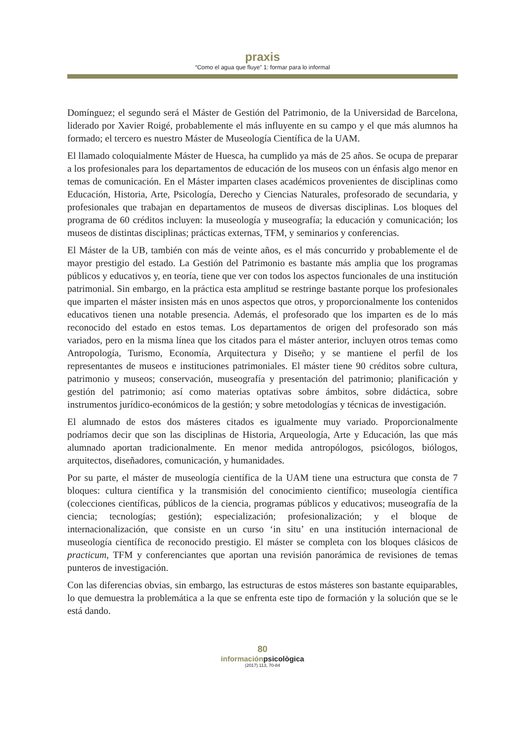praxis
“Como el agua que fluye” 1: formar para lo informal
Domínguez; el segundo será el Máster de Gestión del Patrimonio, de la Universidad de Barcelona, liderado por Xavier Roigé, probablemente el más influyente en su campo y el que más alumnos ha formado; el tercero es nuestro Máster de Museología Científica de la UAM.
El llamado coloquialmente Máster de Huesca, ha cumplido ya más de 25 años. Se ocupa de preparar a los profesionales para los departamentos de educación de los museos con un énfasis algo menor en temas de comunicación. En el Máster imparten clases académicos provenientes de disciplinas como Educación, Historia, Arte, Psicología, Derecho y Ciencias Naturales, profesorado de secundaria, y profesionales que trabajan en departamentos de museos de diversas disciplinas. Los bloques del programa de 60 créditos incluyen: la museología y museografía; la educación y comunicación; los museos de distintas disciplinas; prácticas externas, TFM, y seminarios y conferencias.
El Máster de la UB, también con más de veinte años, es el más concurrido y probablemente el de mayor prestigio del estado. La Gestión del Patrimonio es bastante más amplia que los programas públicos y educativos y, en teoría, tiene que ver con todos los aspectos funcionales de una institución patrimonial. Sin embargo, en la práctica esta amplitud se restringe bastante porque los profesionales que imparten el máster insisten más en unos aspectos que otros, y proporcionalmente los contenidos educativos tienen una notable presencia. Además, el profesorado que los imparten es de lo más reconocido del estado en estos temas. Los departamentos de origen del profesorado son más variados, pero en la misma línea que los citados para el máster anterior, incluyen otros temas como Antropología, Turismo, Economía, Arquitectura y Diseño; y se mantiene el perfil de los representantes de museos e instituciones patrimoniales. El máster tiene 90 créditos sobre cultura, patrimonio y museos; conservación, museografía y presentación del patrimonio; planificación y gestión del patrimonio; así como materias optativas sobre ámbitos, sobre didáctica, sobre instrumentos jurídico-económicos de la gestión; y sobre metodologías y técnicas de investigación.
El alumnado de estos dos másteres citados es igualmente muy variado. Proporcionalmente podríamos decir que son las disciplinas de Historia, Arqueología, Arte y Educación, las que más alumnado aportan tradicionalmente. En menor medida antropólogos, psicólogos, biólogos, arquitectos, diseñadores, comunicación, y humanidades.
Por su parte, el máster de museología científica de la UAM tiene una estructura que consta de 7 bloques: cultura científica y la transmisión del conocimiento científico; museología científica (colecciones científicas, públicos de la ciencia, programas públicos y educativos; museografía de la ciencia; tecnologías; gestión); especialización; profesionalización; y el bloque de internacionalización, que consiste en un curso ‘in situ’ en una institución internacional de museología científica de reconocido prestigio. El máster se completa con los bloques clásicos de practicum, TFM y conferenciantes que aportan una revisión panorámica de revisiones de temas punteros de investigación.
Con las diferencias obvias, sin embargo, las estructuras de estos másteres son bastante equiparables, lo que demuestra la problemática a la que se enfrenta este tipo de formación y la solución que se le está dando.
80
informaciónpsicològica
(2017) 113, 70-84